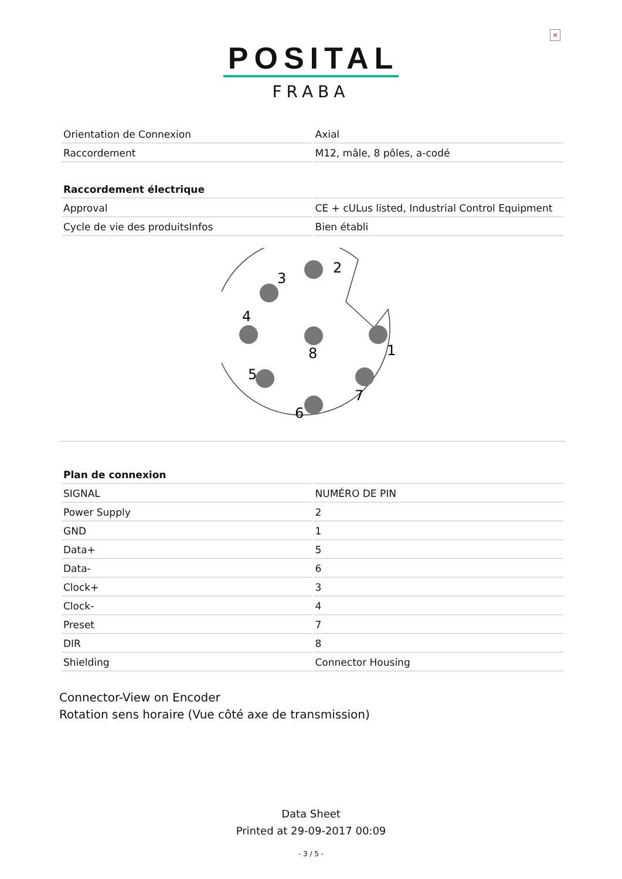×
POSITAL
FRABA
| Orientation de Connexion | Axial |
| Raccordement | M12, mâle, 8 pôles, a-codé |
| Raccordement électrique | |
| --- | --- |
| Approval | CE + cULus listed, Industrial Control Equipment |
| Cycle de vie des produitsInfos | Bien établi |
2
3
4
8
1
5
7
6
| Plan de connexion | |
| --- | --- |
| SIGNAL | NUMÉRO DE PIN |
| Power Supply | 2 |
| GND | 1 |
| Data+ | 5 |
| Data- | 6 |
| Clock+ | 3 |
| Clock- | 4 |
| Preset | 7 |
| DIR | 8 |
| Shielding | Connector Housing |
Connector-View on Encoder
Rotation sens horaire (Vue côté axe de transmission)
Data Sheet
Printed at 29-09-2017 00:09
- 3 / 5 -